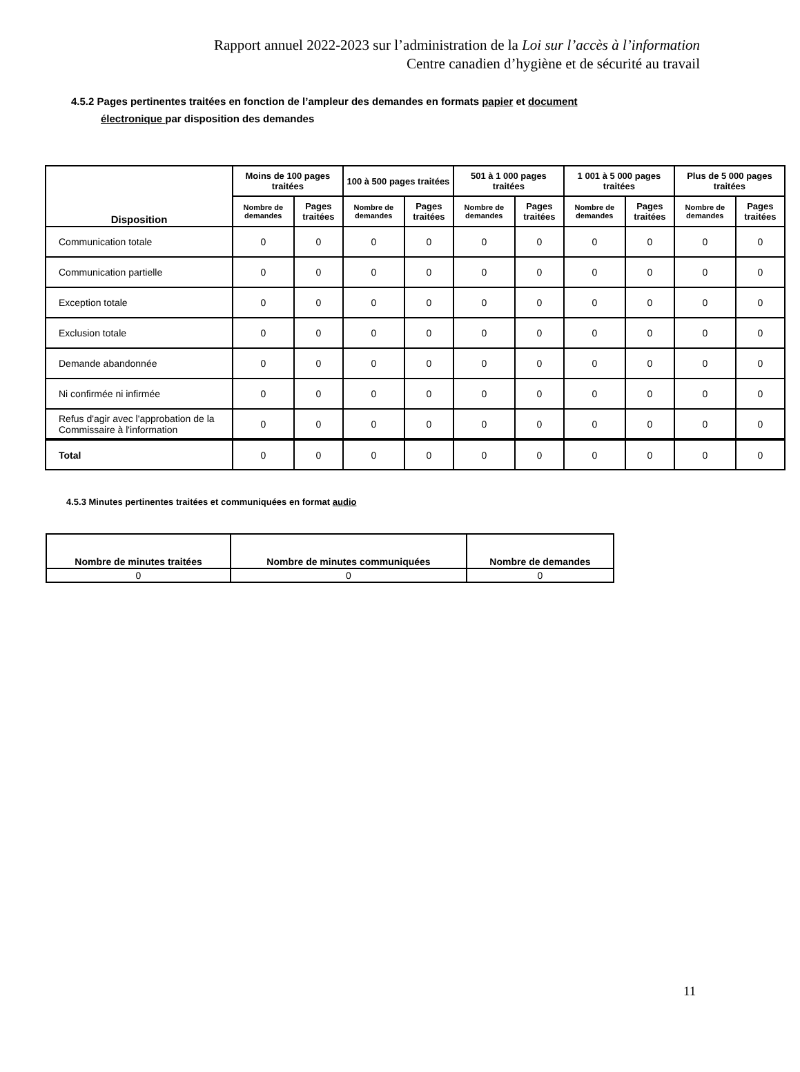Rapport annuel 2022-2023 sur l’administration de la Loi sur l’accès à l’information
Centre canadien d’hygiène et de sécurité au travail
4.5.2 Pages pertinentes traitées en fonction de l’ampleur des demandes en formats papier et document
électronique par disposition des demandes
| Disposition | Moins de 100 pages traitées | | 100 à 500 pages traitées | | 501 à 1 000 pages traitées | | 1 001 à 5 000 pages traitées | | Plus de 5 000 pages traitées | |
| --- | --- | --- | --- | --- | --- | --- | --- | --- | --- | --- |
| | Nombre de demandes | Pages traitées | Nombre de demandes | Pages traitées | Nombre de demandes | Pages traitées | Nombre de demandes | Pages traitées | Nombre de demandes | Pages traitées |
| Communication totale | 0 | 0 | 0 | 0 | 0 | 0 | 0 | 0 | 0 | 0 |
| Communication partielle | 0 | 0 | 0 | 0 | 0 | 0 | 0 | 0 | 0 | 0 |
| Exception totale | 0 | 0 | 0 | 0 | 0 | 0 | 0 | 0 | 0 | 0 |
| Exclusion totale | 0 | 0 | 0 | 0 | 0 | 0 | 0 | 0 | 0 | 0 |
| Demande abandonnée | 0 | 0 | 0 | 0 | 0 | 0 | 0 | 0 | 0 | 0 |
| Ni confirmée ni infirmée | 0 | 0 | 0 | 0 | 0 | 0 | 0 | 0 | 0 | 0 |
| Refus d'agir avec l'approbation de la Commissaire à l'information | 0 | 0 | 0 | 0 | 0 | 0 | 0 | 0 | 0 | 0 |
| Total | 0 | 0 | 0 | 0 | 0 | 0 | 0 | 0 | 0 | 0 |
4.5.3 Minutes pertinentes traitées et communiquées en format audio
| Nombre de minutes traitées | Nombre de minutes communiquées | Nombre de demandes |
| --- | --- | --- |
| 0 | 0 | 0 |
11